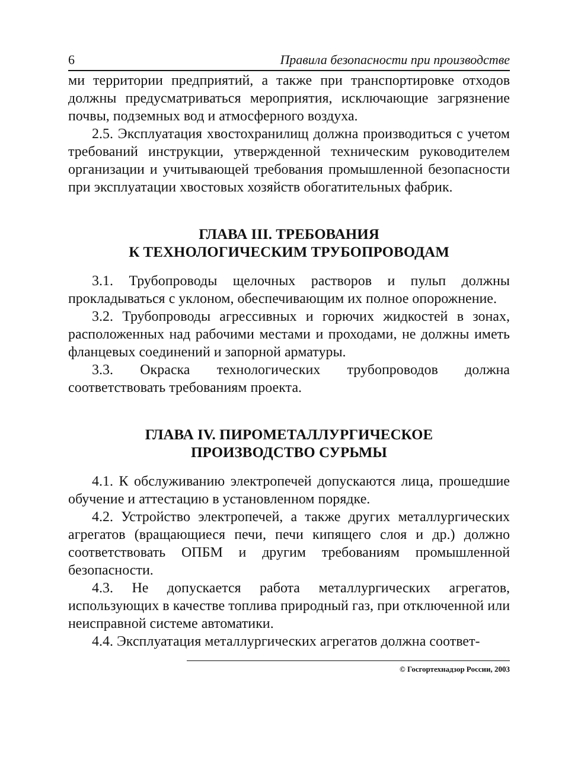6 Правила безопасности при производстве
ми территории предприятий, а также при транспортировке отходов должны предусматриваться мероприятия, исключающие загрязнение почвы, подземных вод и атмосферного воздуха.
2.5. Эксплуатация хвостохранилищ должна производиться с учетом требований инструкции, утвержденной техническим руководителем организации и учитывающей требования промышленной безопасности при эксплуатации хвостовых хозяйств обогатительных фабрик.
ГЛАВА III. ТРЕБОВАНИЯ
К ТЕХНОЛОГИЧЕСКИМ ТРУБОПРОВОДАМ
3.1. Трубопроводы щелочных растворов и пульп должны прокладываться с уклоном, обеспечивающим их полное опорожнение.
3.2. Трубопроводы агрессивных и горючих жидкостей в зонах, расположенных над рабочими местами и проходами, не должны иметь фланцевых соединений и запорной арматуры.
3.3. Окраска технологических трубопроводов должна соответствовать требованиям проекта.
ГЛАВА IV. ПИРОМЕТАЛЛУРГИЧЕСКОЕ
ПРОИЗВОДСТВО СУРЬМЫ
4.1. К обслуживанию электропечей допускаются лица, прошедшие обучение и аттестацию в установленном порядке.
4.2. Устройство электропечей, а также других металлургических агрегатов (вращающиеся печи, печи кипящего слоя и др.) должно соответствовать ОПБМ и другим требованиям промышленной безопасности.
4.3. Не допускается работа металлургических агрегатов, использующих в качестве топлива природный газ, при отключенной или неисправной системе автоматики.
4.4. Эксплуатация металлургических агрегатов должна соответ-
© Госгортехнадзор России, 2003